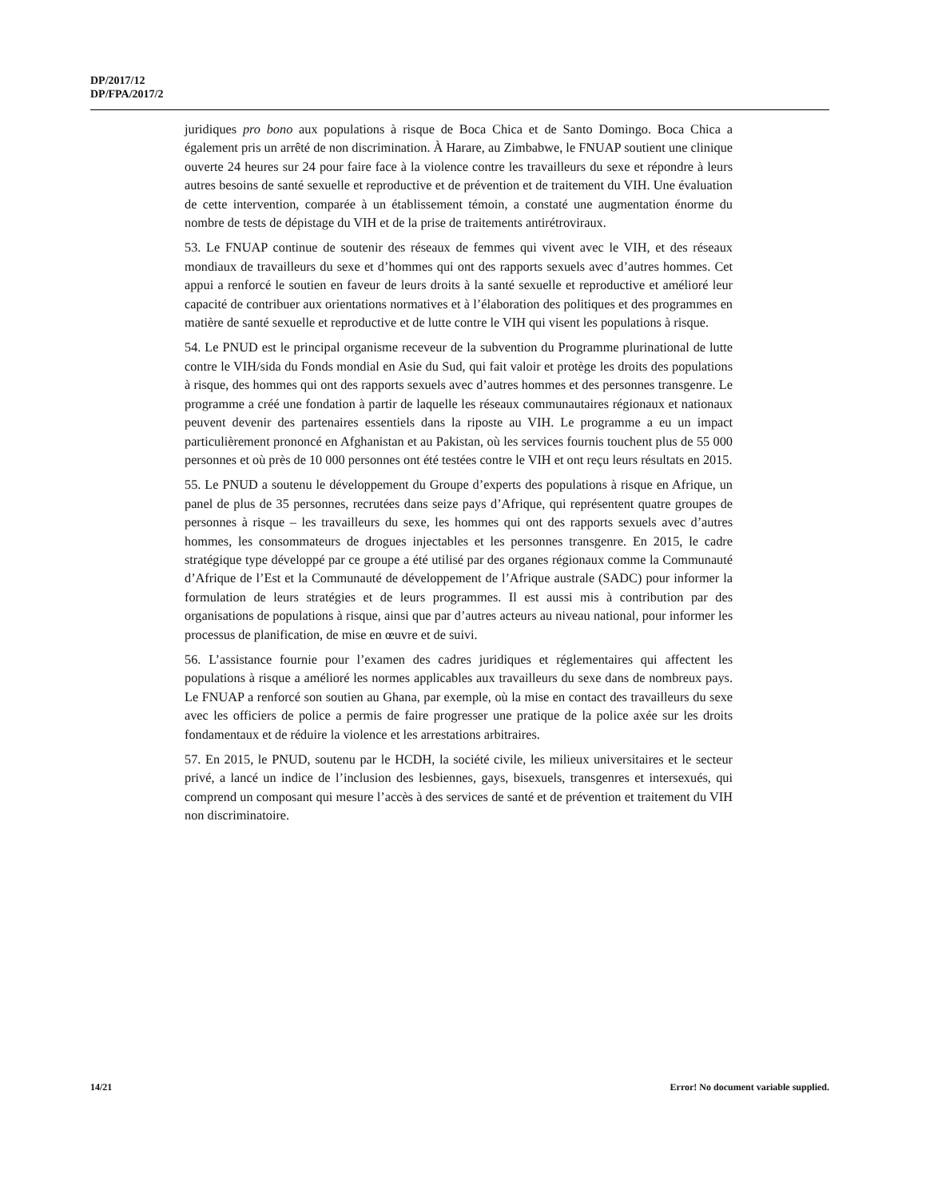DP/2017/12
DP/FPA/2017/2
juridiques pro bono aux populations à risque de Boca Chica et de Santo Domingo. Boca Chica a également pris un arrêté de non discrimination. À Harare, au Zimbabwe, le FNUAP soutient une clinique ouverte 24 heures sur 24 pour faire face à la violence contre les travailleurs du sexe et répondre à leurs autres besoins de santé sexuelle et reproductive et de prévention et de traitement du VIH. Une évaluation de cette intervention, comparée à un établissement témoin, a constaté une augmentation énorme du nombre de tests de dépistage du VIH et de la prise de traitements antirétroviraux.
53. Le FNUAP continue de soutenir des réseaux de femmes qui vivent avec le VIH, et des réseaux mondiaux de travailleurs du sexe et d’hommes qui ont des rapports sexuels avec d’autres hommes. Cet appui a renforcé le soutien en faveur de leurs droits à la santé sexuelle et reproductive et amélioré leur capacité de contribuer aux orientations normatives et à l’élaboration des politiques et des programmes en matière de santé sexuelle et reproductive et de lutte contre le VIH qui visent les populations à risque.
54. Le PNUD est le principal organisme receveur de la subvention du Programme plurinational de lutte contre le VIH/sida du Fonds mondial en Asie du Sud, qui fait valoir et protège les droits des populations à risque, des hommes qui ont des rapports sexuels avec d’autres hommes et des personnes transgenre. Le programme a créé une fondation à partir de laquelle les réseaux communautaires régionaux et nationaux peuvent devenir des partenaires essentiels dans la riposte au VIH. Le programme a eu un impact particulièrement prononcé en Afghanistan et au Pakistan, où les services fournis touchent plus de 55 000 personnes et où près de 10 000 personnes ont été testées contre le VIH et ont reçu leurs résultats en 2015.
55. Le PNUD a soutenu le développement du Groupe d’experts des populations à risque en Afrique, un panel de plus de 35 personnes, recrutées dans seize pays d’Afrique, qui représentent quatre groupes de personnes à risque – les travailleurs du sexe, les hommes qui ont des rapports sexuels avec d’autres hommes, les consommateurs de drogues injectables et les personnes transgenre. En 2015, le cadre stratégique type développé par ce groupe a été utilisé par des organes régionaux comme la Communauté d’Afrique de l’Est et la Communauté de développement de l’Afrique australe (SADC) pour informer la formulation de leurs stratégies et de leurs programmes. Il est aussi mis à contribution par des organisations de populations à risque, ainsi que par d’autres acteurs au niveau national, pour informer les processus de planification, de mise en œuvre et de suivi.
56. L’assistance fournie pour l’examen des cadres juridiques et réglementaires qui affectent les populations à risque a amélioré les normes applicables aux travailleurs du sexe dans de nombreux pays. Le FNUAP a renforcé son soutien au Ghana, par exemple, où la mise en contact des travailleurs du sexe avec les officiers de police a permis de faire progresser une pratique de la police axée sur les droits fondamentaux et de réduire la violence et les arrestations arbitraires.
57. En 2015, le PNUD, soutenu par le HCDH, la société civile, les milieux universitaires et le secteur privé, a lancé un indice de l’inclusion des lesbiennes, gays, bisexuels, transgenres et intersexués, qui comprend un composant qui mesure l’accès à des services de santé et de prévention et traitement du VIH non discriminatoire.
14/21 Error! No document variable supplied.